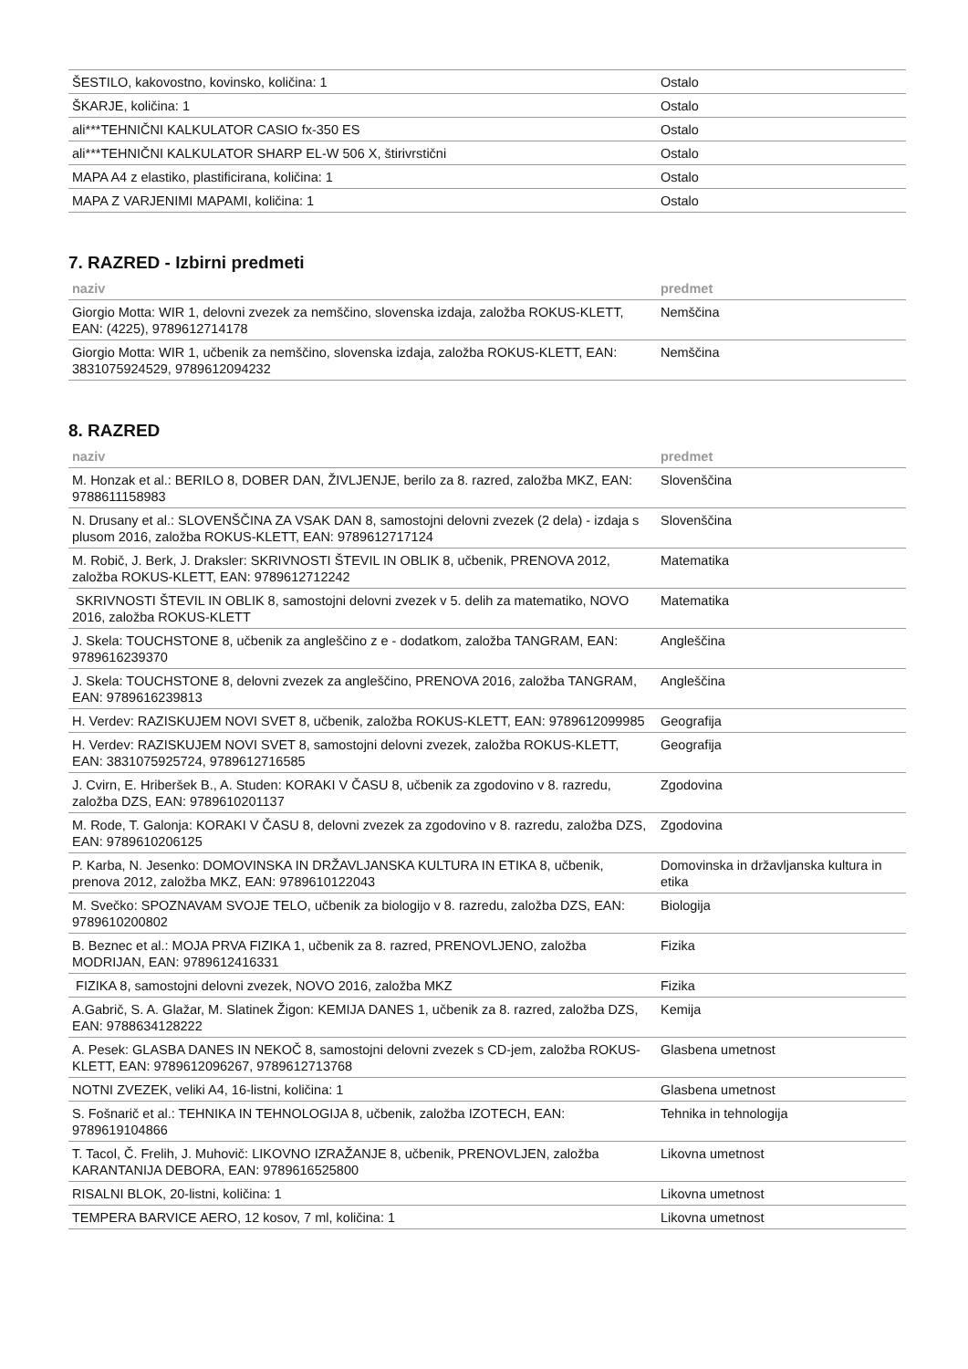| ŠESTILO, kakovostno, kovinsko, količina: 1 | Ostalo |
| ŠKARJE, količina: 1 | Ostalo |
| ali***TEHNIČNI KALKULATOR CASIO fx-350 ES | Ostalo |
| ali***TEHNIČNI KALKULATOR SHARP EL-W 506 X, štirivrstični | Ostalo |
| MAPA A4 z elastiko, plastificirana, količina: 1 | Ostalo |
| MAPA Z VARJENIMI MAPAMI, količina: 1 | Ostalo |
7. RAZRED - Izbirni predmeti
| naziv | predmet |
| --- | --- |
| Giorgio Motta: WIR 1, delovni zvezek za nemščino, slovenska izdaja, založba ROKUS-KLETT, EAN: (4225), 9789612714178 | Nemščina |
| Giorgio Motta: WIR 1, učbenik za nemščino, slovenska izdaja, založba ROKUS-KLETT, EAN: 3831075924529, 9789612094232 | Nemščina |
8. RAZRED
| naziv | predmet |
| --- | --- |
| M. Honzak et al.: BERILO 8, DOBER DAN, ŽIVLJENJE, berilo za 8. razred, založba MKZ, EAN: 9788611158983 | Slovenščina |
| N. Drusany et al.: SLOVENŠČINA ZA VSAK DAN 8, samostojni delovni zvezek (2 dela) - izdaja s plusom 2016, založba ROKUS-KLETT, EAN: 9789612717124 | Slovenščina |
| M. Robič, J. Berk, J. Draksler: SKRIVNOSTI ŠTEVIL IN OBLIK 8, učbenik, PRENOVA 2012, založba ROKUS-KLETT, EAN: 9789612712242 | Matematika |
| SKRIVNOSTI ŠTEVIL IN OBLIK 8, samostojni delovni zvezek v 5. delih za matematiko, NOVO 2016, založba ROKUS-KLETT | Matematika |
| J. Skela: TOUCHSTONE 8, učbenik za angleščino z e - dodatkom, založba TANGRAM, EAN: 9789616239370 | Angleščina |
| J. Skela: TOUCHSTONE 8, delovni zvezek za angleščino, PRENOVA 2016, založba TANGRAM, EAN: 9789616239813 | Angleščina |
| H. Verdev: RAZISKUJEM NOVI SVET 8, učbenik, založba ROKUS-KLETT, EAN: 9789612099985 | Geografija |
| H. Verdev: RAZISKUJEM NOVI SVET 8, samostojni delovni zvezek, založba ROKUS-KLETT, EAN: 3831075925724, 9789612716585 | Geografija |
| J. Cvirn, E. Hriberšek B., A. Studen: KORAKI V ČASU 8, učbenik za zgodovino v 8. razredu, založba DZS, EAN: 9789610201137 | Zgodovina |
| M. Rode, T. Galonja: KORAKI V ČASU 8, delovni zvezek za zgodovino v 8. razredu, založba DZS, EAN: 9789610206125 | Zgodovina |
| P. Karba, N. Jesenko: DOMOVINSKA IN DRŽAVLJANSKA KULTURA IN ETIKA 8, učbenik, prenova 2012, založba MKZ, EAN: 9789610122043 | Domovinska in državljanska kultura in etika |
| M. Svečko: SPOZNAVAM SVOJE TELO, učbenik za biologijo v 8. razredu, založba DZS, EAN: 9789610200802 | Biologija |
| B. Beznec et al.: MOJA PRVA FIZIKA 1, učbenik za 8. razred, PRENOVLJENO, založba MODRIJAN, EAN: 9789612416331 | Fizika |
| FIZIKA 8, samostojni delovni zvezek, NOVO 2016, založba MKZ | Fizika |
| A.Gabrič, S. A. Glažar, M. Slatinek Žigon: KEMIJA DANES 1, učbenik za 8. razred, založba DZS, EAN: 9788634128222 | Kemija |
| A. Pesek: GLASBA DANES IN NEKOČ 8, samostojni delovni zvezek s CD-jem, založba ROKUS-KLETT, EAN: 9789612096267, 9789612713768 | Glasbena umetnost |
| NOTNI ZVEZEK, veliki A4, 16-listni, količina: 1 | Glasbena umetnost |
| S. Fošnarič et al.: TEHNIKA IN TEHNOLOGIJA 8, učbenik, založba IZOTECH, EAN: 9789619104866 | Tehnika in tehnologija |
| T. Tacol, Č. Frelih, J. Muhovič: LIKOVNO IZRAŽANJE 8, učbenik, PRENOVLJEN, založba KARANTANIJA DEBORA, EAN: 9789616525800 | Likovna umetnost |
| RISALNI BLOK, 20-listni, količina: 1 | Likovna umetnost |
| TEMPERA BARVICE AERO, 12 kosov, 7 ml, količina: 1 | Likovna umetnost |